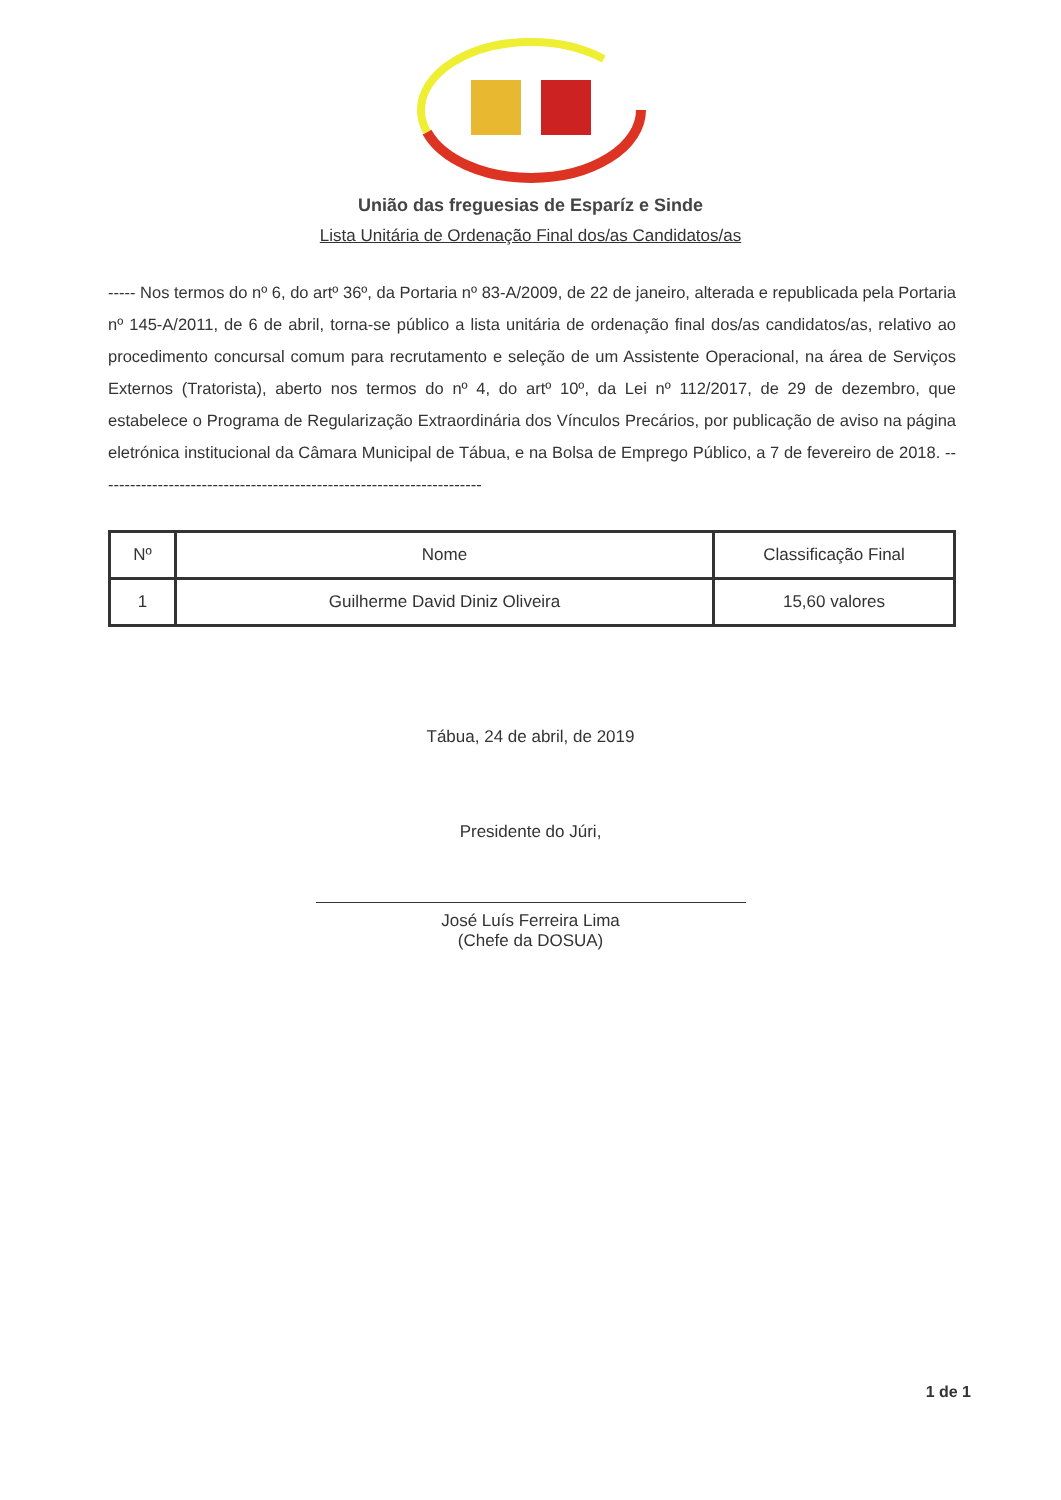União das freguesias de Esparíz e Sinde
Lista Unitária de Ordenação Final dos/as Candidatos/as
----- Nos termos do nº 6, do artº 36º, da Portaria nº 83-A/2009, de 22 de janeiro, alterada e republicada pela Portaria nº 145-A/2011, de 6 de abril, torna-se público a lista unitária de ordenação final dos/as candidatos/as, relativo ao procedimento concursal comum para recrutamento e seleção de um Assistente Operacional, na área de Serviços Externos (Tratorista), aberto nos termos do nº 4, do artº 10º, da Lei nº 112/2017, de 29 de dezembro, que estabelece o Programa de Regularização Extraordinária dos Vínculos Precários, por publicação de aviso na página eletrónica institucional da Câmara Municipal de Tábua, e na Bolsa de Emprego Público, a 7 de fevereiro de 2018. ----------------------------------------------------------------------
| Nº | Nome | Classificação Final |
| --- | --- | --- |
| 1 | Guilherme David Diniz Oliveira | 15,60 valores |
Tábua, 24 de abril, de 2019
Presidente do Júri,
José Luís Ferreira Lima
(Chefe da DOSUA)
1 de 1